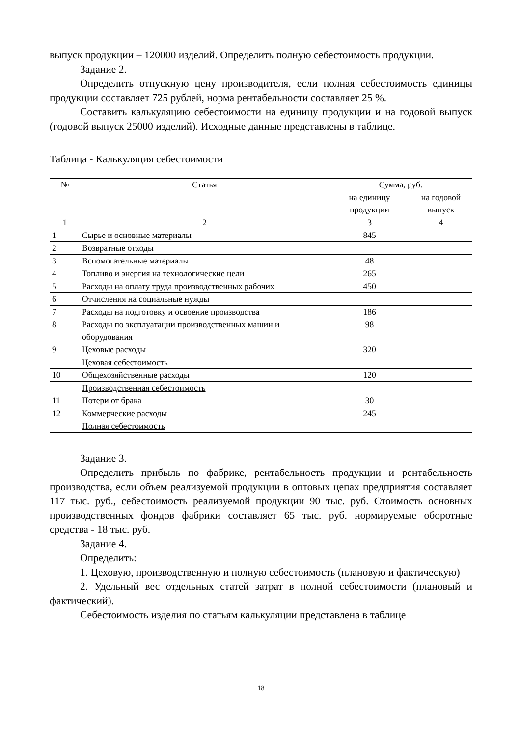выпуск продукции – 120000 изделий. Определить полную себестоимость продукции.
Задание 2.
Определить отпускную цену производителя, если полная себестоимость единицы продукции составляет 725 рублей, норма рентабельности составляет 25 %.
Составить калькуляцию себестоимости на единицу продукции и на годовой выпуск (годовой выпуск 25000 изделий). Исходные данные представлены в таблице.
Таблица - Калькуляция себестоимости
| № | Статья | Сумма, руб. | |
| --- | --- | --- | --- |
| | | на единицу продукции | на годовой выпуск |
| 1 | 2 | 3 | 4 |
| 1 | Сырье и основные материалы | 845 | |
| 2 | Возвратные отходы | | |
| 3 | Вспомогательные материалы | 48 | |
| 4 | Топливо и энергия на технологические цели | 265 | |
| 5 | Расходы на оплату труда производственных рабочих | 450 | |
| 6 | Отчисления на социальные нужды | | |
| 7 | Расходы на подготовку и освоение производства | 186 | |
| 8 | Расходы по эксплуатации производственных машин и оборудования | 98 | |
| 9 | Цеховые расходы | 320 | |
| | Цеховая себестоимость | | |
| 10 | Общехозяйственные расходы | 120 | |
| | Производственная себестоимость | | |
| 11 | Потери от брака | 30 | |
| 12 | Коммерческие расходы | 245 | |
| | Полная себестоимость | | |
Задание 3.
Определить прибыль по фабрике, рентабельность продукции и рентабельность производства, если объем реализуемой продукции в оптовых цепах предприятия составляет 117 тыс. руб., себестоимость реализуемой продукции 90 тыс. руб. Стоимость основных производственных фондов фабрики составляет 65 тыс. руб. нормируемые оборотные средства - 18 тыс. руб.
Задание 4.
Определить:
1. Цеховую, производственную и полную себестоимость (плановую и фактическую)
2. Удельный вес отдельных статей затрат в полной себестоимости (плановый и фактический).
Себестоимость изделия по статьям калькуляции представлена в таблице
18